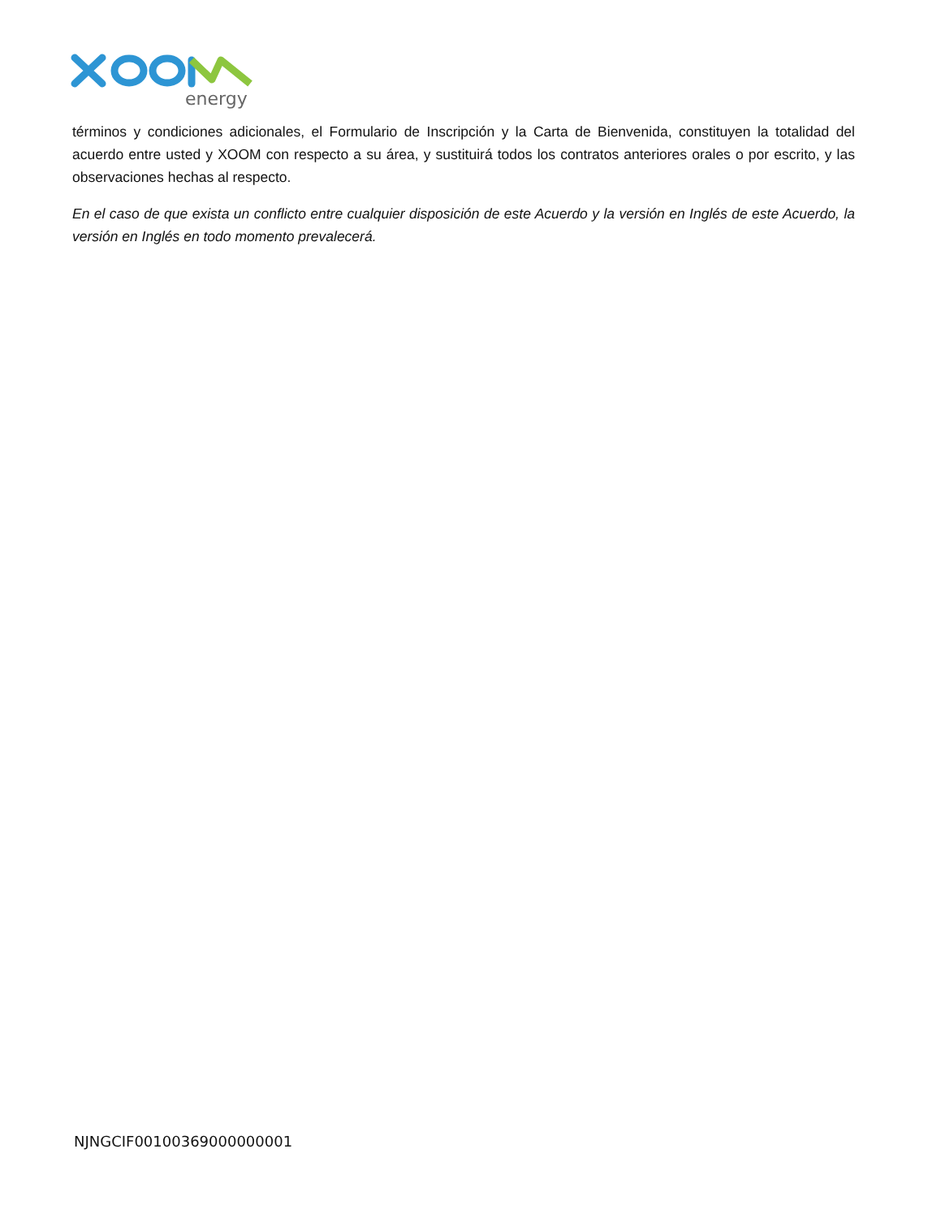energy
términos y condiciones adicionales, el Formulario de Inscripción y la Carta de Bienvenida, constituyen la totalidad del acuerdo entre usted y XOOM con respecto a su área, y sustituirá todos los contratos anteriores orales o por escrito, y las observaciones hechas al respecto.
En el caso de que exista un conflicto entre cualquier disposición de este Acuerdo y la versión en Inglés de este Acuerdo, la versión en Inglés en todo momento prevalecerá.
NJNGCIF00100369000000001